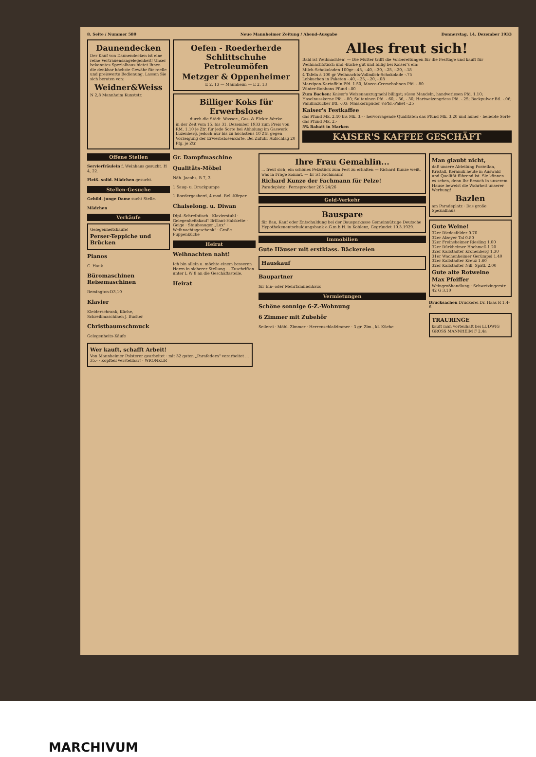8. Seite / Nummer 580 Neue Mannheimer Zeitung / Abend-Ausgabe Donnerstag, 14. Dezember 1933
Daunendecken
Der Kauf von Daunendecken ist eine reine Vertrauensangelegenheit! Unser bekanntes Spezialhaus bietet Ihnen die denkbar höchste Gewähr für reelle und preiswerte Bedienung. Lassen Sie sich beraten von:
Weidner&Weiss
N 2,8 Mannheim Kunststr.
Oefen - Roederherde
Schlittschuhe
Petroleumöfen
Metzger & Oppenheimer
E 2, 13 — Mannheim — E 2, 13
Billiger Koks für Erwerbslose
durch die Städt. Wasser-, Gas- & Elektr.-Werke
in der Zeit vom 15. bis 31. Dezember 1933 zum Preis von RM. 1.10 je Ztr. für jede Sorte bei Abholung im Gaswerk Luzenberg, jedoch nur bis zu höchstens 10 Ztr. gegen Vorzeigung der Erwerbslosenkarte. Bei Zufuhr Aufschlag 20 Pfg. je Ztr.
Alles freut sich!
Bald ist Weihnachten! — Die Mutter trifft die Vorbereitungen für die Festtage und kauft für Weihnachtstisch und -küche gut und billig bei Kaiser's ein:
Milch-Schokoladen 100gr -.45, -.40, -.30, -.25, -.20, -.18
4 Tafeln à 100 gr Weihnachts-Vollmilch-Schokolade -.75
Lebkuchen in Paketen -.40, -.25, -.20, -.08
Marzipan-Kartoffeln Pfd. 1.50, Mocca-Cremebohnen Pfd. -.80
Winter-Bonbons Pfund -.80
Zum Backen: Kaiser's Weizenauszugmehl billigst; süsse Mandeln, handverlesen Pfd. 1.10; Haselnusskerne Pfd. -.80; Sultaninen Pfd. -.60, -.36, -.30; Hartweizengriess Pfd. -.25; Backpulver Btl. -.06; Vanillinzucker Btl. -.03; Maiskernpuder ½Pfd.-Paket -.25
Kaiser's Festkaffee
das Pfund Mk. 2.40 bis Mk. 3.- · hervorragende Qualitäten das Pfund Mk. 3.20 und höher · beliebte Sorte das Pfund Mk. 2.-
5% Rabatt in Marken
KAISER'S KAFFEE GESCHÄFT
Offene Stellen
Servierfräulein f. Weinhaus gesucht. H 4, 22.
Fleiß. solid. Mädchen gesucht.
Stellen-Gesuche
Gebild. junge Dame sucht Stelle.
Mädchen
Verkäufe
Gelegenheitskäufe!
Perser-Teppiche und Brücken
Pianos
C. Hauk
Büromaschinen Reisemaschinen
Remington-D3,10
Klavier
Kleiderschrank, Küche, Schreibmaschinen J. Bucher
Christbaumschmuck
Gelegenheits-Käufe
Gr. Dampfmaschine
Qualitäts-Möbel
Näh. Jacobs, B 7, 3
1 Saug- u. Druckpumpe
1 Roedergasherd, 4 mod. Bel.-Körper
Chaiselong. u. Diwan
Dipl.-Schreibtisch · Klavierstuhl · Gelegenheitskauf! Brillant-Halskette · Geige · Staubsauger „Lux" · Weihnachtsgeschenk! · Große Puppenküche
Heirat
Weihnachten naht!
Ich bin allein u. möchte einem besseren Herrn in sicherer Stellung ... Zuschriften unter L W 8 an die Geschäftsstelle.
Heirat
Ihre Frau Gemahlin...
... freut sich, ein schönes Pelzstück zum Fest zu erhalten — Richard Kunze weiß, was in Frage kommt. — Er ist Fachmann!
Richard Kunze der Fachmann für Pelze!
Paradeplatz · Fernsprecher 265 24/26
Geld-Verkehr
Bauspare
für Bau, Kauf oder Entschuldung bei der Bausparkasse Gemeinnützige Deutsche Hypothekenentschuldungsbank e.G.m.b.H. in Koblenz, Gegründet 19.3.1929.
Immobilien
Gute Häuser mit erstklass. Bäckereien
Hauskauf
Baupartner
für Ein- oder Mehrfamilienhaus
Vermietungen
Schöne sonnige 6-Z.-Wohnung
6 Zimmer mit Zubehör
Seilerei · Möbl. Zimmer · Herrenschlafzimmer · 3 gr. Zim., kl. Küche
Man glaubt nicht,
daß unsere Abteilung Porzellan, Kristall, Keramik heute in Auswahl und Qualität führend ist. Sie können es sehen, denn Ihr Besuch in unserem Hause beweist die Wahrheit unserer Werbung!
Bazlen
am Paradeplatz · Das große Spezialhaus
Gute Weine!
32er Diedesfelder 0.70
32er Alzeyer Tal 0.80
32er Freinsheimer Riesling 1.00
32er Dürkheimer Hochmeß 1.20
32er Kallstadter Kronenberg 1.30
31er Wachenheimer Gerümpel 1.40
32er Kallstadter Kreuz 1.60
32er Kallstadter Nill, Spätl. 2.00
Gute alte Rotweine
Max Pfeiffer
Weingroßhandlung · Schwetzingerstr. 42 G 3,10
Drucksachen Druckerei Dr. Haas R 1,4-6
TRAURINGE
kauft man vorteilhaft bei LUDWIG GROSS MANNHEIM F 2,4a
Wer kauft, schafft Arbeit!
Von Mannheimer Polsterer gearbeitet · mit 32 guten „Parafedern" verarbeitet ... 35.- · Kopfteil verstellbar! · WRONKER
MARCHIVUM